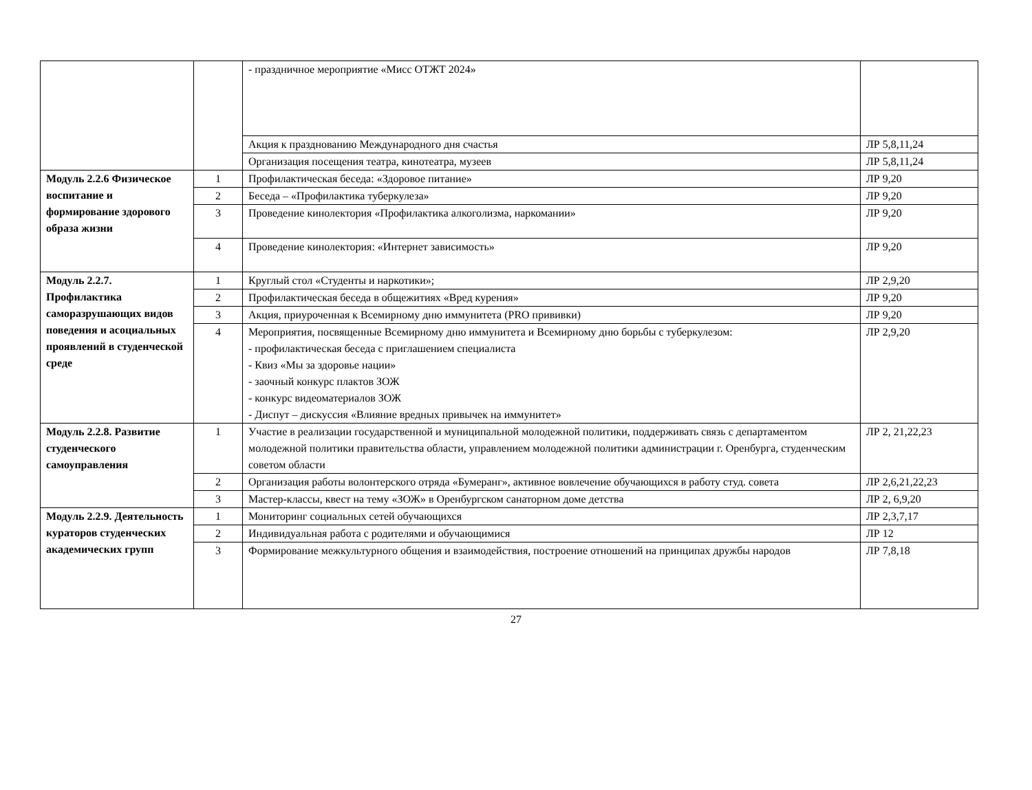| | | - праздничное мероприятие «Мисс ОТЖТ 2024» | |
| | | Акция к празднованию Международного дня счастья | ЛР 5,8,11,24 |
| | | Организация посещения театра, кинотеатра, музеев | ЛР 5,8,11,24 |
| Модуль 2.2.6 Физическое воспитание и формирование здорового образа жизни | 1 | Профилактическая беседа: «Здоровое питание» | ЛР 9,20 |
| | 2 | Беседа – «Профилактика туберкулеза» | ЛР 9,20 |
| | 3 | Проведение кинолектория «Профилактика алкоголизма, наркомании» | ЛР 9,20 |
| | 4 | Проведение кинолектория: «Интернет зависимость» | ЛР 9,20 |
| Модуль 2.2.7. Профилактика саморазрушающих видов поведения и асоциальных проявлений в студенческой среде | 1 | Круглый стол «Студенты и наркотики»; | ЛР 2,9,20 |
| | 2 | Профилактическая беседа в общежитиях «Вред курения» | ЛР 9,20 |
| | 3 | Акция, приуроченная к Всемирному дню иммунитета (PRO прививки) | ЛР 9,20 |
| | 4 | Мероприятия, посвященные Всемирному дню иммунитета и Всемирному дню борьбы с туберкулезом: - профилактическая беседа с приглашением специалиста - Квиз «Мы за здоровье нации» - заочный конкурс плактов ЗОЖ - конкурс видеоматериалов ЗОЖ - Диспут – дискуссия «Влияние вредных привычек на иммунитет» | ЛР 2,9,20 |
| Модуль 2.2.8. Развитие студенческого самоуправления | 1 | Участие в реализации государственной и муниципальной молодежной политики, поддерживать связь с департаментом молодежной политики правительства области, управлением молодежной политики администрации г. Оренбурга, студенческим советом области | ЛР 2, 21,22,23 |
| | 2 | Организация работы волонтерского отряда «Бумеранг», активное вовлечение обучающихся в работу студ. совета | ЛР 2,6,21,22,23 |
| | 3 | Мастер-классы, квест на тему «ЗОЖ» в Оренбургском санаторном доме детства | ЛР 2, 6,9,20 |
| Модуль 2.2.9. Деятельность кураторов студенческих академических групп | 1 | Мониторинг социальных сетей обучающихся | ЛР 2,3,7,17 |
| | 2 | Индивидуальная работа с родителями и обучающимися | ЛР 12 |
| | 3 | Формирование межкультурного общения и взаимодействия, построение отношений на принципах дружбы народов | ЛР 7,8,18 |
27